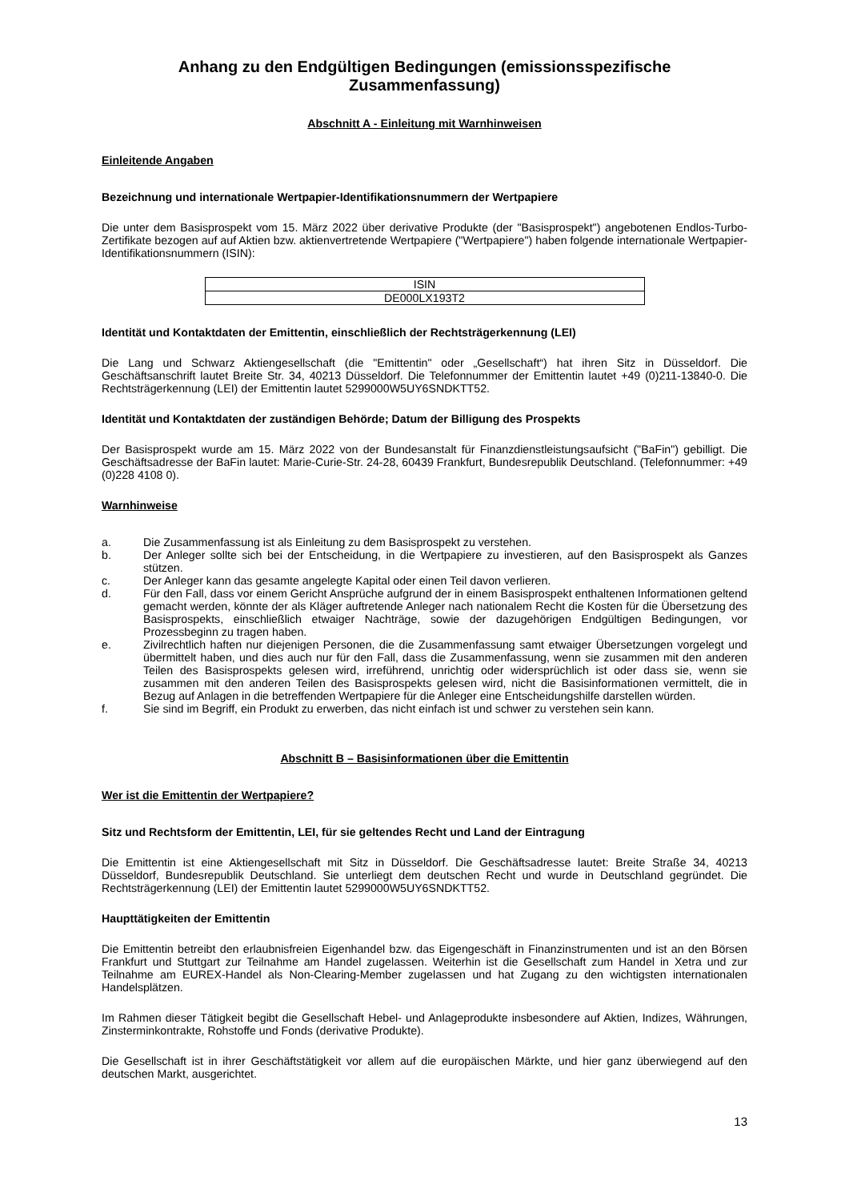Anhang zu den Endgültigen Bedingungen (emissionsspezifische Zusammenfassung)
Abschnitt A - Einleitung mit Warnhinweisen
Einleitende Angaben
Bezeichnung und internationale Wertpapier-Identifikationsnummern der Wertpapiere
Die unter dem Basisprospekt vom 15. März 2022 über derivative Produkte (der "Basisprospekt") angebotenen Endlos-Turbo-Zertifikate bezogen auf auf Aktien bzw. aktienvertretende Wertpapiere ("Wertpapiere") haben folgende internationale Wertpapier-Identifikationsnummern (ISIN):
| ISIN |
| --- |
| DE000LX193T2 |
Identität und Kontaktdaten der Emittentin, einschließlich der Rechtsträgerkennung (LEI)
Die Lang und Schwarz Aktiengesellschaft (die "Emittentin" oder „Gesellschaft“) hat ihren Sitz in Düsseldorf. Die Geschäftsanschrift lautet Breite Str. 34, 40213 Düsseldorf. Die Telefonnummer der Emittentin lautet +49 (0)211-13840-0. Die Rechtsträgerkennung (LEI) der Emittentin lautet 5299000W5UY6SNDKTT52.
Identität und Kontaktdaten der zuständigen Behörde; Datum der Billigung des Prospekts
Der Basisprospekt wurde am 15. März 2022 von der Bundesanstalt für Finanzdienstleistungsaufsicht ("BaFin") gebilligt. Die Geschäftsadresse der BaFin lautet: Marie-Curie-Str. 24-28, 60439 Frankfurt, Bundesrepublik Deutschland. (Telefonnummer: +49 (0)228 4108 0).
Warnhinweise
a. Die Zusammenfassung ist als Einleitung zu dem Basisprospekt zu verstehen.
b. Der Anleger sollte sich bei der Entscheidung, in die Wertpapiere zu investieren, auf den Basisprospekt als Ganzes stützen.
c. Der Anleger kann das gesamte angelegte Kapital oder einen Teil davon verlieren.
d. Für den Fall, dass vor einem Gericht Ansprüche aufgrund der in einem Basisprospekt enthaltenen Informationen geltend gemacht werden, könnte der als Kläger auftretende Anleger nach nationalem Recht die Kosten für die Übersetzung des Basisprospekts, einschließlich etwaiger Nachträge, sowie der dazugehörigen Endgültigen Bedingungen, vor Prozessbeginn zu tragen haben.
e. Zivilrechtlich haften nur diejenigen Personen, die die Zusammenfassung samt etwaiger Übersetzungen vorgelegt und übermittelt haben, und dies auch nur für den Fall, dass die Zusammenfassung, wenn sie zusammen mit den anderen Teilen des Basisprospekts gelesen wird, irreführend, unrichtig oder widersprüchlich ist oder dass sie, wenn sie zusammen mit den anderen Teilen des Basisprospekts gelesen wird, nicht die Basisinformationen vermittelt, die in Bezug auf Anlagen in die betreffenden Wertpapiere für die Anleger eine Entscheidungshilfe darstellen würden.
f. Sie sind im Begriff, ein Produkt zu erwerben, das nicht einfach ist und schwer zu verstehen sein kann.
Abschnitt B – Basisinformationen über die Emittentin
Wer ist die Emittentin der Wertpapiere?
Sitz und Rechtsform der Emittentin, LEI, für sie geltendes Recht und Land der Eintragung
Die Emittentin ist eine Aktiengesellschaft mit Sitz in Düsseldorf. Die Geschäftsadresse lautet: Breite Straße 34, 40213 Düsseldorf, Bundesrepublik Deutschland. Sie unterliegt dem deutschen Recht und wurde in Deutschland gegründet. Die Rechtsträgerkennung (LEI) der Emittentin lautet 5299000W5UY6SNDKTT52.
Haupttätigkeiten der Emittentin
Die Emittentin betreibt den erlaubnisfreien Eigenhandel bzw. das Eigengeschäft in Finanzinstrumenten und ist an den Börsen Frankfurt und Stuttgart zur Teilnahme am Handel zugelassen. Weiterhin ist die Gesellschaft zum Handel in Xetra und zur Teilnahme am EUREX-Handel als Non-Clearing-Member zugelassen und hat Zugang zu den wichtigsten internationalen Handelsplätzen.
Im Rahmen dieser Tätigkeit begibt die Gesellschaft Hebel- und Anlageprodukte insbesondere auf Aktien, Indizes, Währungen, Zinsterminkontrakte, Rohstoffe und Fonds (derivative Produkte).
Die Gesellschaft ist in ihrer Geschäftstätigkeit vor allem auf die europäischen Märkte, und hier ganz überwiegend auf den deutschen Markt, ausgerichtet.
13